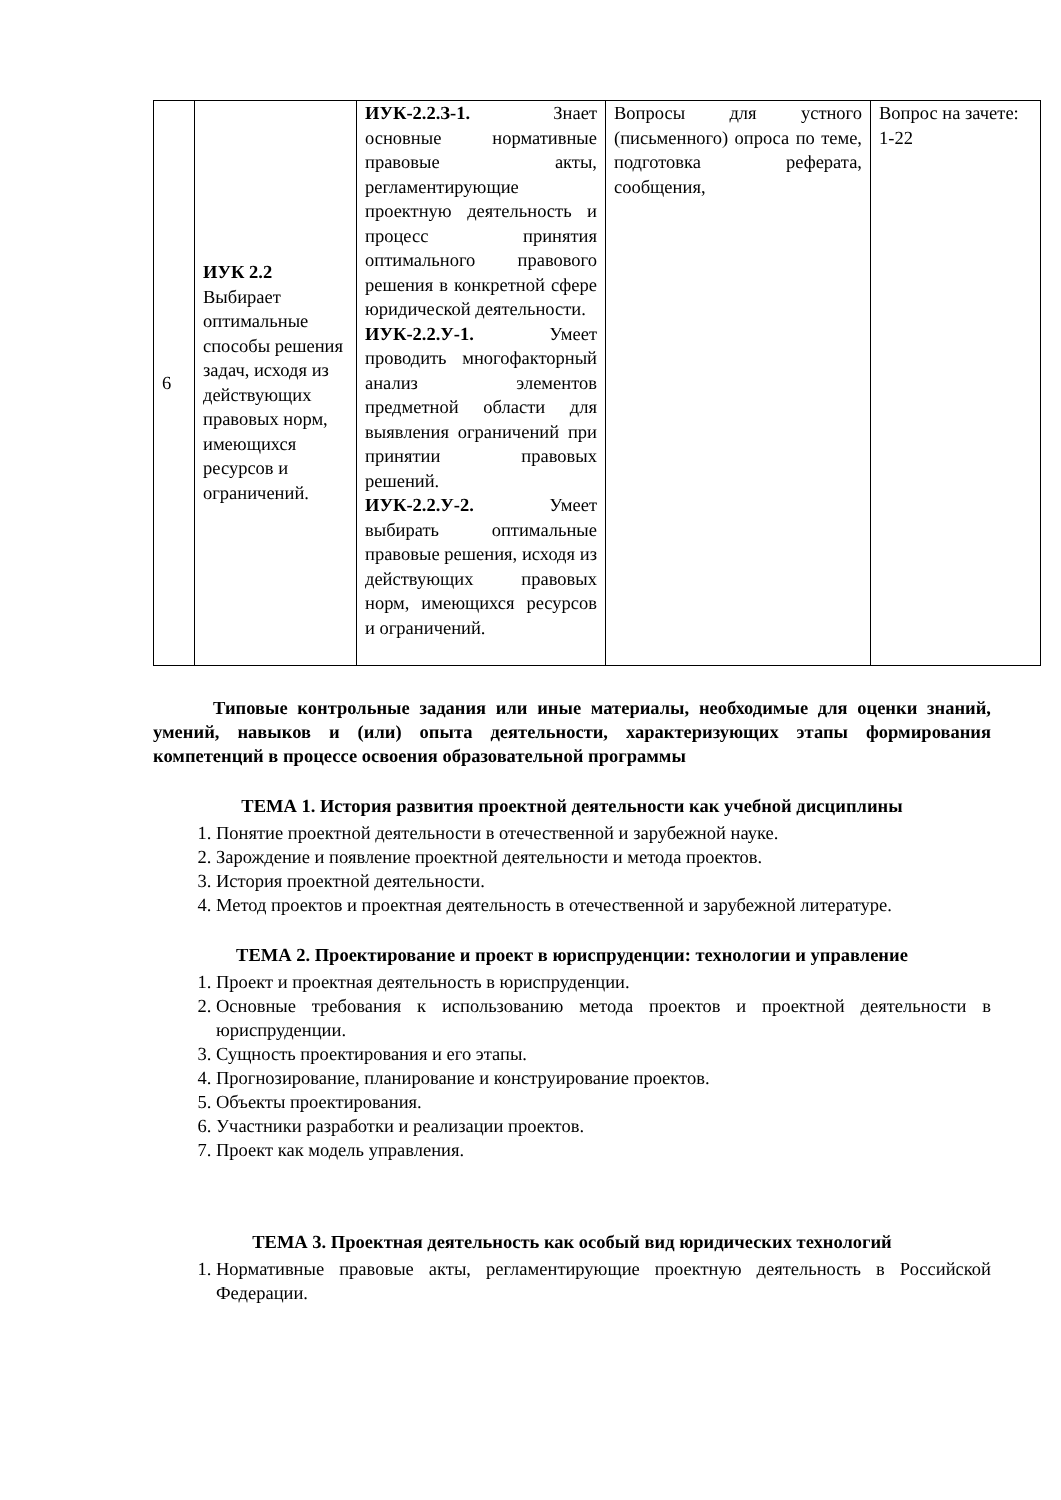| 6 | ИУК 2.2 Выбирает оптимальные способы решения задач, исходя из действующих правовых норм, имеющихся ресурсов и ограничений. | ИУК-2.2.З-1. Знает основные нормативные правовые акты, регламентирующие проектную деятельность и процесс принятия оптимального правового решения в конкретной сфере юридической деятельности. ИУК-2.2.У-1. Умеет проводить многофакторный анализ элементов предметной области для выявления ограничений при принятии правовых решений. ИУК-2.2.У-2. Умеет выбирать оптимальные правовые решения, исходя из действующих правовых норм, имеющихся ресурсов и ограничений. | Вопросы для устного (письменного) опроса по теме, подготовка реферата, сообщения, | Вопрос на зачете: 1-22 |
Типовые контрольные задания или иные материалы, необходимые для оценки знаний, умений, навыков и (или) опыта деятельности, характеризующих этапы формирования компетенций в процессе освоения образовательной программы
ТЕМА 1. История развития проектной деятельности как учебной дисциплины
1. Понятие проектной деятельности в отечественной и зарубежной науке.
2. Зарождение и появление проектной деятельности и метода проектов.
3. История проектной деятельности.
4. Метод проектов и проектная деятельность в отечественной и зарубежной литературе.
ТЕМА 2. Проектирование и проект в юриспруденции: технологии и управление
1. Проект и проектная деятельность в юриспруденции.
2. Основные требования к использованию метода проектов и проектной деятельности в юриспруденции.
3. Сущность проектирования и его этапы.
4. Прогнозирование, планирование и конструирование проектов.
5. Объекты проектирования.
6. Участники разработки и реализации проектов.
7. Проект как модель управления.
ТЕМА 3. Проектная деятельность как особый вид юридических технологий
1. Нормативные правовые акты, регламентирующие проектную деятельность в Российской Федерации.